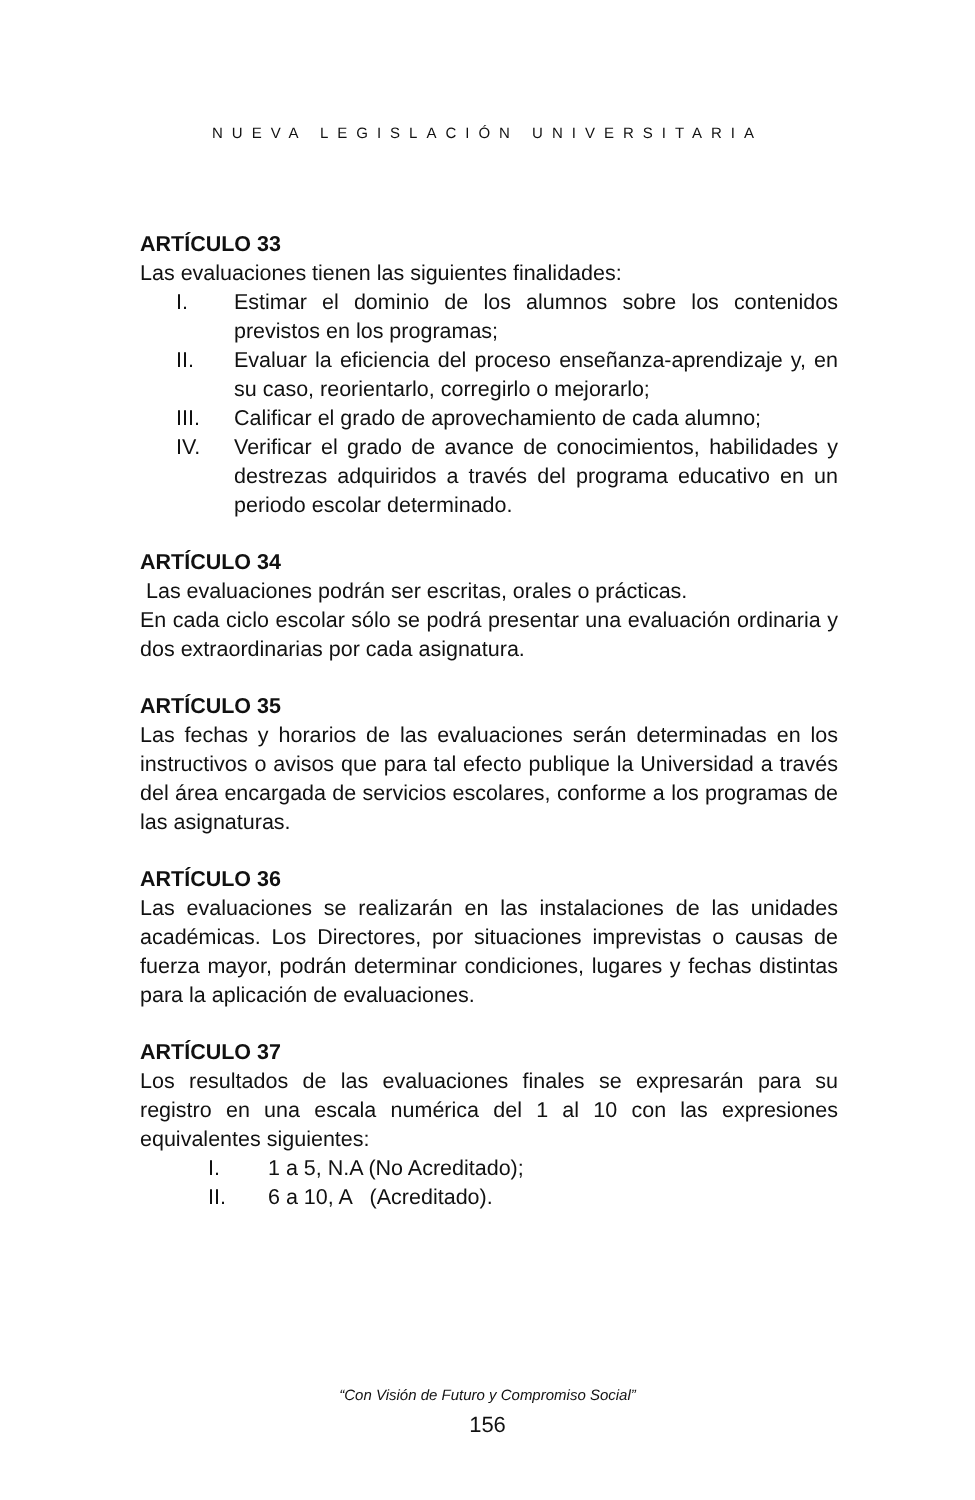NUEVA LEGISLACIÓN UNIVERSITARIA
ARTÍCULO 33
Las evaluaciones tienen las siguientes finalidades:
I. Estimar el dominio de los alumnos sobre los contenidos previstos en los programas;
II. Evaluar la eficiencia del proceso enseñanza-aprendizaje y, en su caso, reorientarlo, corregirlo o mejorarlo;
III. Calificar el grado de aprovechamiento de cada alumno;
IV. Verificar el grado de avance de conocimientos, habilidades y destrezas adquiridos a través del programa educativo en un periodo escolar determinado.
ARTÍCULO 34
Las evaluaciones podrán ser escritas, orales o prácticas.
En cada ciclo escolar sólo se podrá presentar una evaluación ordinaria y dos extraordinarias por cada asignatura.
ARTÍCULO 35
Las fechas y horarios de las evaluaciones serán determinadas en los instructivos o avisos que para tal efecto publique la Universidad a través del área encargada de servicios escolares, conforme a los programas de las asignaturas.
ARTÍCULO 36
Las evaluaciones se realizarán en las instalaciones de las unidades académicas. Los Directores, por situaciones imprevistas o causas de fuerza mayor, podrán determinar condiciones, lugares y fechas distintas para la aplicación de evaluaciones.
ARTÍCULO 37
Los resultados de las evaluaciones finales se expresarán para su registro en una escala numérica del 1 al 10 con las expresiones equivalentes siguientes:
I. 1 a 5, N.A (No Acreditado);
II. 6 a 10, A (Acreditado).
“Con Visión de Futuro y Compromiso Social”
156